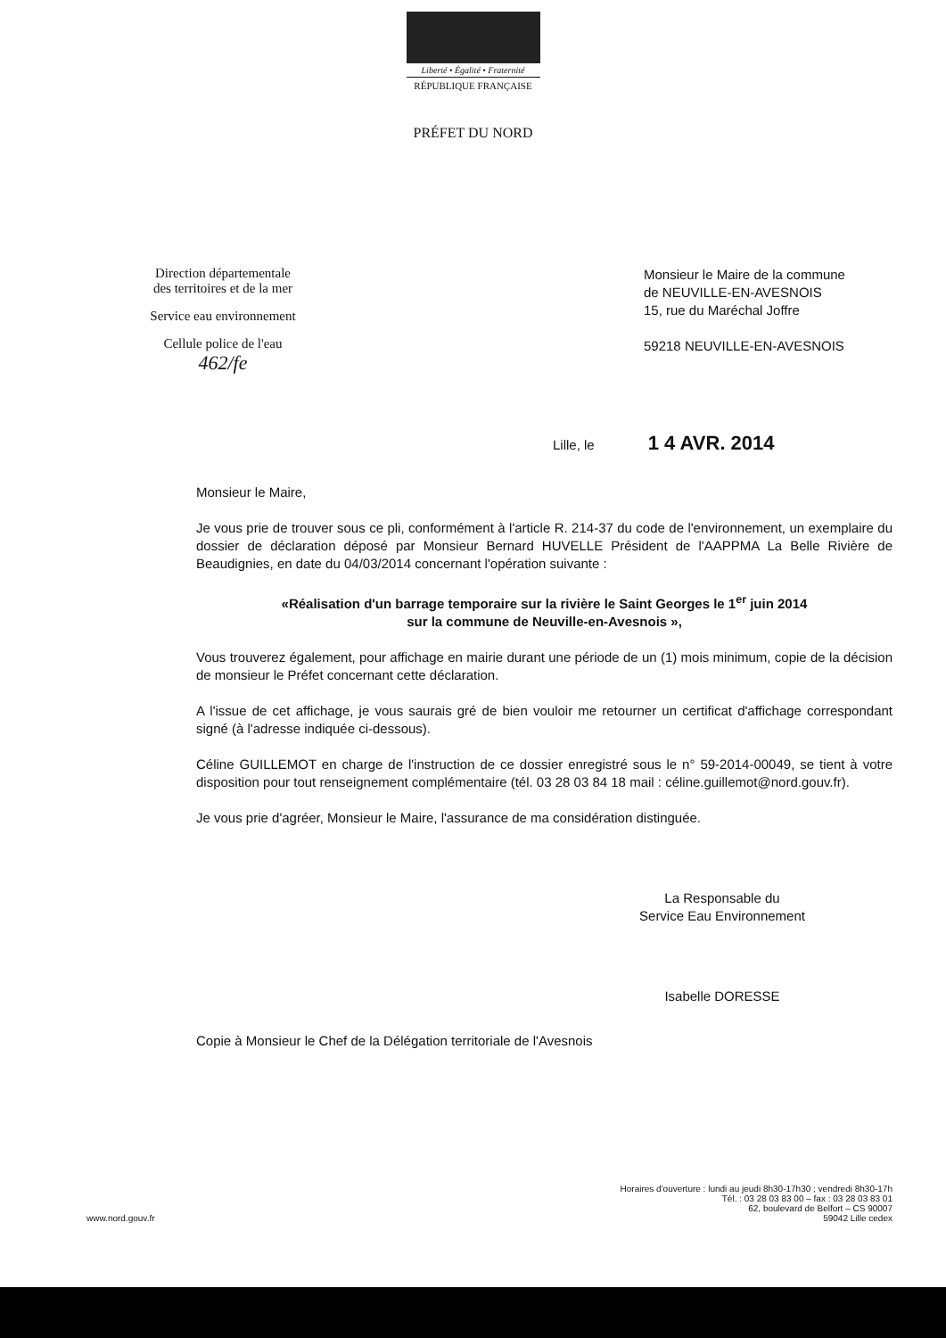Liberté • Égalité • Fraternité
RÉPUBLIQUE FRANÇAISE
PRÉFET DU NORD
Direction départementale
des territoires et de la mer
Service eau environnement
Cellule police de l'eau
462/fe
Monsieur le Maire de la commune
de NEUVILLE-EN-AVESNOIS
15, rue du Maréchal Joffre
59218 NEUVILLE-EN-AVESNOIS
Lille, le 1 4 AVR. 2014
Monsieur le Maire,
Je vous prie de trouver sous ce pli, conformément à l'article R. 214-37 du code de l'environnement, un exemplaire du dossier de déclaration déposé par Monsieur Bernard HUVELLE Président de l'AAPPMA La Belle Rivière de Beaudignies, en date du 04/03/2014 concernant l'opération suivante :
«Réalisation d'un barrage temporaire sur la rivière le Saint Georges le 1<sup>er</sup> juin 2014
sur la commune de Neuville-en-Avesnois »,
Vous trouverez également, pour affichage en mairie durant une période de un (1) mois minimum, copie de la décision de monsieur le Préfet concernant cette déclaration.
A l'issue de cet affichage, je vous saurais gré de bien vouloir me retourner un certificat d'affichage correspondant signé (à l'adresse indiquée ci-dessous).
Céline GUILLEMOT en charge de l'instruction de ce dossier enregistré sous le n° 59-2014-00049, se tient à votre disposition pour tout renseignement complémentaire (tél. 03 28 03 84 18 mail : céline.guillemot@nord.gouv.fr).
Je vous prie d'agréer, Monsieur le Maire, l'assurance de ma considération distinguée.
La Responsable du
Service Eau Environnement
Isabelle DORESSE
Copie à Monsieur le Chef de la Délégation territoriale de l'Avesnois
www.nord.gouv.fr
Horaires d'ouverture : lundi au jeudi 8h30-17h30 ; vendredi 8h30-17h
Tél. : 03 28 03 83 00 – fax : 03 28 03 83 01
62, boulevard de Belfort – CS 90007
59042 Lille cedex